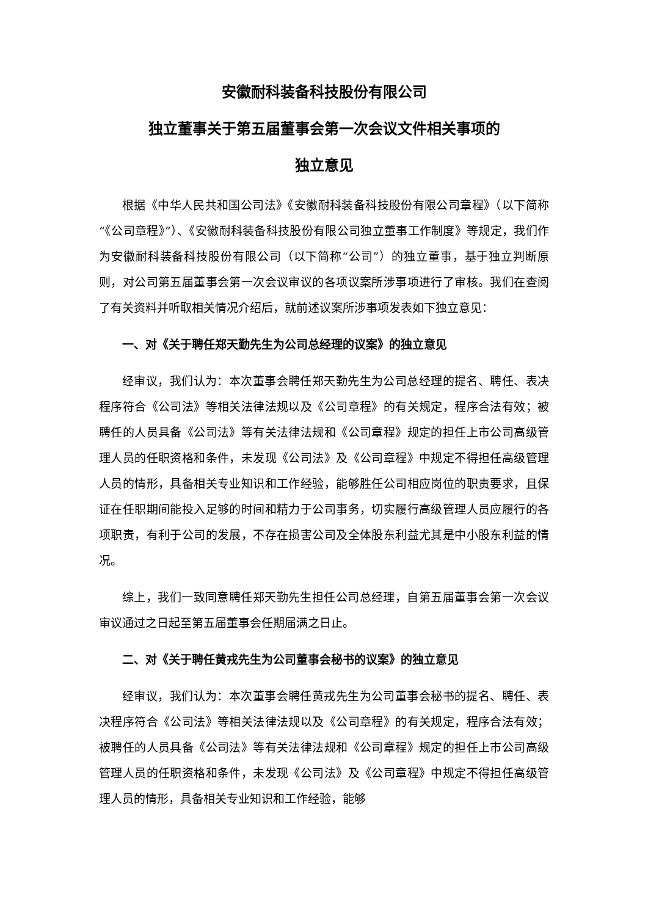安徽耐科装备科技股份有限公司
独立董事关于第五届董事会第一次会议文件相关事项的
独立意见
根据《中华人民共和国公司法》《安徽耐科装备科技股份有限公司章程》（以下简称“《公司章程》”）、《安徽耐科装备科技股份有限公司独立董事工作制度》等规定，我们作为安徽耐科装备科技股份有限公司（以下简称“公司”）的独立董事，基于独立判断原则，对公司第五届董事会第一次会议审议的各项议案所涉事项进行了审核。我们在查阅了有关资料并听取相关情况介绍后，就前述议案所涉事项发表如下独立意见：
一、对《关于聘任郑天勤先生为公司总经理的议案》的独立意见
经审议，我们认为：本次董事会聘任郑天勤先生为公司总经理的提名、聘任、表决程序符合《公司法》等相关法律法规以及《公司章程》的有关规定，程序合法有效；被聘任的人员具备《公司法》等有关法律法规和《公司章程》规定的担任上市公司高级管理人员的任职资格和条件，未发现《公司法》及《公司章程》中规定不得担任高级管理人员的情形，具备相关专业知识和工作经验，能够胜任公司相应岗位的职责要求，且保证在任职期间能投入足够的时间和精力于公司事务，切实履行高级管理人员应履行的各项职责，有利于公司的发展，不存在损害公司及全体股东利益尤其是中小股东利益的情况。
综上，我们一致同意聘任郑天勤先生担任公司总经理，自第五届董事会第一次会议审议通过之日起至第五届董事会任期届满之日止。
二、对《关于聘任黄戎先生为公司董事会秘书的议案》的独立意见
经审议，我们认为：本次董事会聘任黄戎先生为公司董事会秘书的提名、聘任、表决程序符合《公司法》等相关法律法规以及《公司章程》的有关规定，程序合法有效；被聘任的人员具备《公司法》等有关法律法规和《公司章程》规定的担任上市公司高级管理人员的任职资格和条件，未发现《公司法》及《公司章程》中规定不得担任高级管理人员的情形，具备相关专业知识和工作经验，能够